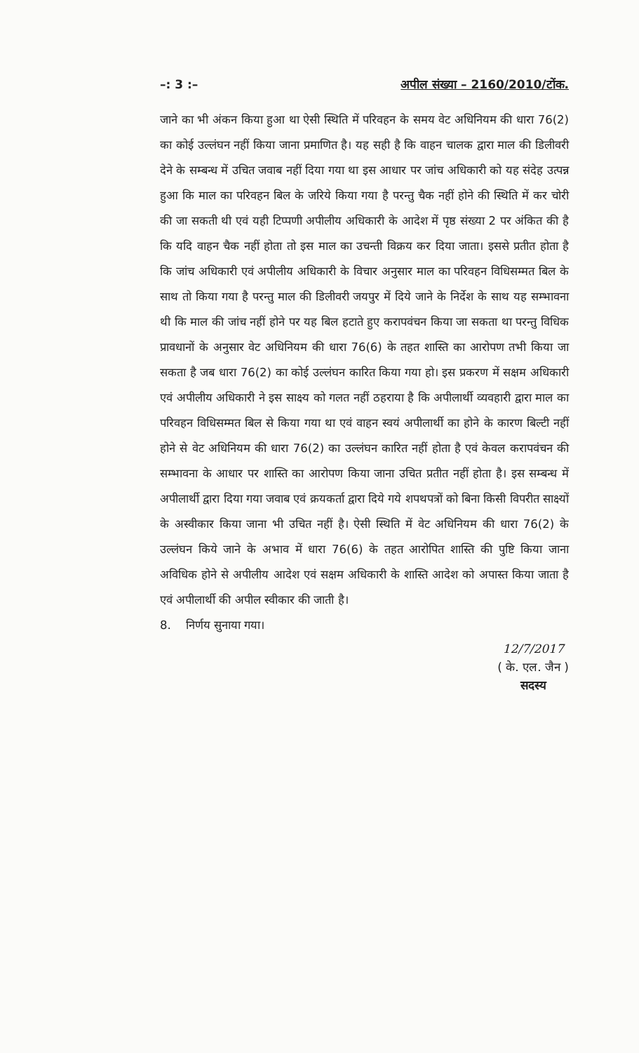–: 3 :– अपील संख्या – 2160/2010/टोंक.
जाने का भी अंकन किया हुआ था ऐसी स्थिति में परिवहन के समय वेट अधिनियम की धारा 76(2) का कोई उल्लंघन नहीं किया जाना प्रमाणित है। यह सही है कि वाहन चालक द्वारा माल की डिलीवरी देने के सम्बन्ध में उचित जवाब नहीं दिया गया था इस आधार पर जांच अधिकारी को यह संदेह उत्पन्न हुआ कि माल का परिवहन बिल के जरिये किया गया है परन्तु चैक नहीं होने की स्थिति में कर चोरी की जा सकती थी एवं यही टिप्पणी अपीलीय अधिकारी के आदेश में पृष्ठ संख्या 2 पर अंकित की है कि यदि वाहन चैक नहीं होता तो इस माल का उचन्ती विक्रय कर दिया जाता। इससे प्रतीत होता है कि जांच अधिकारी एवं अपीलीय अधिकारी के विचार अनुसार माल का परिवहन विधिसम्मत बिल के साथ तो किया गया है परन्तु माल की डिलीवरी जयपुर में दिये जाने के निर्देश के साथ यह सम्भावना थी कि माल की जांच नहीं होने पर यह बिल हटाते हुए करापवंचन किया जा सकता था परन्तु विधिक प्रावधानों के अनुसार वेट अधिनियम की धारा 76(6) के तहत शास्ति का आरोपण तभी किया जा सकता है जब धारा 76(2) का कोई उल्लंघन कारित किया गया हो। इस प्रकरण में सक्षम अधिकारी एवं अपीलीय अधिकारी ने इस साक्ष्य को गलत नहीं ठहराया है कि अपीलार्थी व्यवहारी द्वारा माल का परिवहन विधिसम्मत बिल से किया गया था एवं वाहन स्वयं अपीलार्थी का होने के कारण बिल्टी नहीं होने से वेट अधिनियम की धारा 76(2) का उल्लंघन कारित नहीं होता है एवं केवल करापवंचन की सम्भावना के आधार पर शास्ति का आरोपण किया जाना उचित प्रतीत नहीं होता है। इस सम्बन्ध में अपीलार्थी द्वारा दिया गया जवाब एवं क्रयकर्ता द्वारा दिये गये शपथपत्रों को बिना किसी विपरीत साक्ष्यों के अस्वीकार किया जाना भी उचित नहीं है। ऐसी स्थिति में वेट अधिनियम की धारा 76(2) के उल्लंघन किये जाने के अभाव में धारा 76(6) के तहत आरोपित शास्ति की पुष्टि किया जाना अविधिक होने से अपीलीय आदेश एवं सक्षम अधिकारी के शास्ति आदेश को अपास्त किया जाता है एवं अपीलार्थी की अपील स्वीकार की जाती है।
8. निर्णय सुनाया गया।
12/7/2017
( के. एल. जैन )
सदस्य